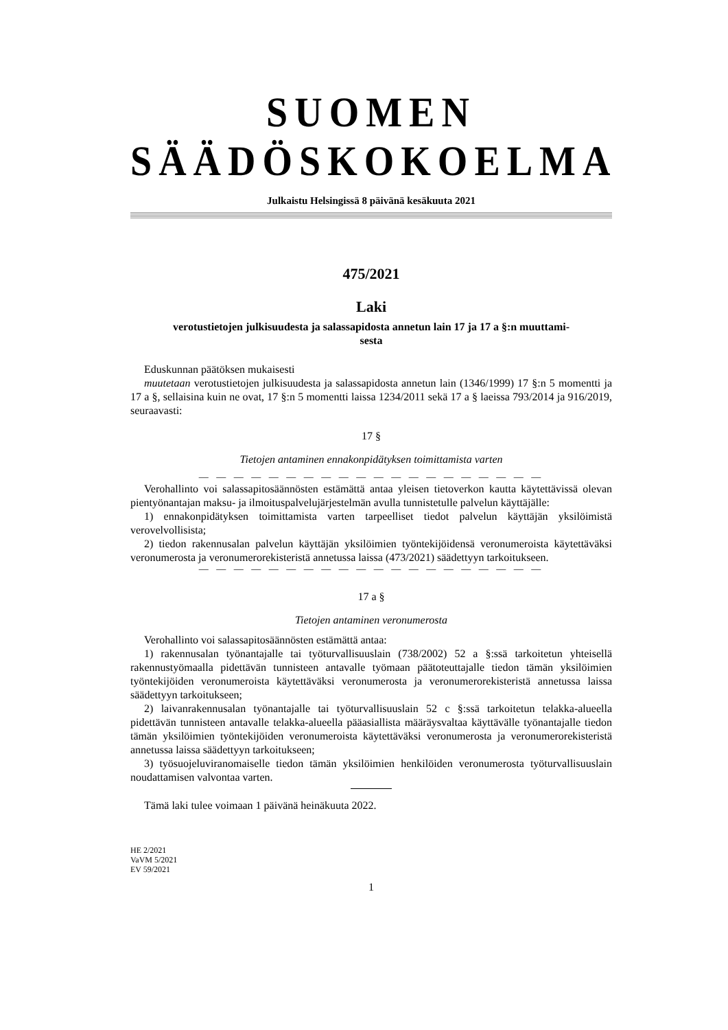SUOMEN SÄÄDÖSKOKOELMA
Julkaistu Helsingissä 8 päivänä kesäkuuta 2021
475/2021
Laki
verotustietojen julkisuudesta ja salassapidosta annetun lain 17 ja 17 a §:n muuttami-
sesta
Eduskunnan päätöksen mukaisesti
muutetaan verotustietojen julkisuudesta ja salassapidosta annetun lain (1346/1999) 17 §:n 5 momentti ja 17 a §, sellaisina kuin ne ovat, 17 §:n 5 momentti laissa 1234/2011 sekä 17 a § laeissa 793/2014 ja 916/2019, seuraavasti:
17 §
Tietojen antaminen ennakonpidätyksen toimittamista varten
— — — — — — — — — — — — — — — — — — — —
Verohallinto voi salassapitosäännösten estämättä antaa yleisen tietoverkon kautta käytettävissä olevan pientyönantajan maksu- ja ilmoituspalvelujärjestelmän avulla tunnistetulle palvelun käyttäjälle:
1) ennakonpidätyksen toimittamista varten tarpeelliset tiedot palvelun käyttäjän yksilöimistä verovelvollisista;
2) tiedon rakennusalan palvelun käyttäjän yksilöimien työntekijöidensä veronumeroista käytettäväksi veronumerosta ja veronumerorekisteristä annetussa laissa (473/2021) säädettyyn tarkoitukseen.
— — — — — — — — — — — — — — — — — — — —
17 a §
Tietojen antaminen veronumerosta
Verohallinto voi salassapitosäännösten estämättä antaa:
1) rakennusalan työnantajalle tai työturvallisuuslain (738/2002) 52 a §:ssä tarkoitetun yhteisellä rakennustyömaalla pidettävän tunnisteen antavalle työmaan päätoteuttajalle tiedon tämän yksilöimien työntekijöiden veronumeroista käytettäväksi veronumerosta ja veronumerorekisteristä annetussa laissa säädettyyn tarkoitukseen;
2) laivanrakennusalan työnantajalle tai työturvallisuuslain 52 c §:ssä tarkoitetun telakka-alueella pidettävän tunnisteen antavalle telakka-alueella pääasiallista määräysvaltaa käyttävälle työnantajalle tiedon tämän yksilöimien työntekijöiden veronumeroista käytettäväksi veronumerosta ja veronumerorekisteristä annetussa laissa säädettyyn tarkoitukseen;
3) työsuojeluviranomaiselle tiedon tämän yksilöimien henkilöiden veronumerosta työturvallisuuslain noudattamisen valvontaa varten.
Tämä laki tulee voimaan 1 päivänä heinäkuuta 2022.
HE 2/2021
VaVM 5/2021
EV 59/2021
1